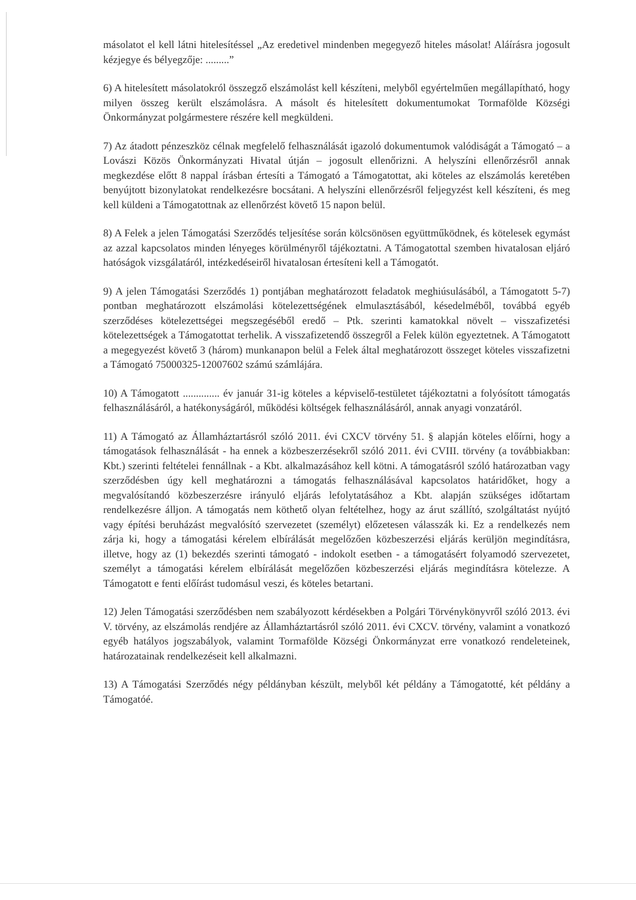másolatot el kell látni hitelesítéssel „Az eredetivel mindenben megegyező hiteles másolat! Aláírásra jogosult kézjegye és bélyegzője: .........”
6) A hitelesített másolatokról összegző elszámolást kell készíteni, melyből egyértelműen megállapítható, hogy milyen összeg került elszámolásra. A másolt és hitelesített dokumentumokat Tormafölde Községi Önkormányzat polgármestere részére kell megküldeni.
7) Az átadott pénzeszköz célnak megfelelő felhasználását igazoló dokumentumok valódiságát a Támogató – a Lovászi Közös Önkormányzati Hivatal útján – jogosult ellenőrizni. A helyszíni ellenőrzésről annak megkezdése előtt 8 nappal írásban értesíti a Támogató a Támogatottat, aki köteles az elszámolás keretében benyújtott bizonylatokat rendelkezésre bocsátani. A helyszíni ellenőrzésről feljegyzést kell készíteni, és meg kell küldeni a Támogatottnak az ellenőrzést követő 15 napon belül.
8) A Felek a jelen Támogatási Szerződés teljesítése során kölcsönösen együttműködnek, és kötelesek egymást az azzal kapcsolatos minden lényeges körülményről tájékoztatni. A Támogatottal szemben hivatalosan eljáró hatóságok vizsgálatáról, intézkedéseiről hivatalosan értesíteni kell a Támogatót.
9) A jelen Támogatási Szerződés 1) pontjában meghatározott feladatok meghiúsulásából, a Támogatott 5-7) pontban meghatározott elszámolási kötelezettségének elmulasztásából, késedelméből, továbbá egyéb szerződéses kötelezettségei megszegéséből eredő – Ptk. szerinti kamatokkal növelt – visszafizetési kötelezettségek a Támogatottat terhelik. A visszafizetendő összegről a Felek külön egyeztetnek. A Támogatott a megegyezést követő 3 (három) munkanapon belül a Felek által meghatározott összeget köteles visszafizetni a Támogató 75000325-12007602 számú számlájára.
10) A Támogatott .............. év január 31-ig köteles a képviselő-testületet tájékoztatni a folyósított támogatás felhasználásáról, a hatékonyságáról, működési költségek felhasználásáról, annak anyagi vonzatáról.
11) A Támogató az Államháztartásról szóló 2011. évi CXCV törvény 51. § alapján köteles előírni, hogy a támogatások felhasználását - ha ennek a közbeszerzésekről szóló 2011. évi CVIII. törvény (a továbbiakban: Kbt.) szerinti feltételei fennállnak - a Kbt. alkalmazásához kell kötni. A támogatásról szóló határozatban vagy szerződésben úgy kell meghatározni a támogatás felhasználásával kapcsolatos határidőket, hogy a megvalósítandó közbeszerzésre irányuló eljárás lefolytatásához a Kbt. alapján szükséges időtartam rendelkezésre álljon. A támogatás nem köthető olyan feltételhez, hogy az árut szállító, szolgáltatást nyújtó vagy építési beruházást megvalósító szervezetet (személyt) előzetesen válasszák ki. Ez a rendelkezés nem zárja ki, hogy a támogatási kérelem elbírálását megelőzően közbeszerzési eljárás kerüljön megindításra, illetve, hogy az (1) bekezdés szerinti támogató - indokolt esetben - a támogatásért folyamodó szervezetet, személyt a támogatási kérelem elbírálását megelőzően közbeszerzési eljárás megindításra kötelezze. A Támogatott e fenti előírást tudomásul veszi, és köteles betartani.
12) Jelen Támogatási szerződésben nem szabályozott kérdésekben a Polgári Törvénykönyvről szóló 2013. évi V. törvény, az elszámolás rendjére az Államháztartásról szóló 2011. évi CXCV. törvény, valamint a vonatkozó egyéb hatályos jogszabályok, valamint Tormafölde Községi Önkormányzat erre vonatkozó rendeleteinek, határozatainak rendelkezéseit kell alkalmazni.
13) A Támogatási Szerződés négy példányban készült, melyből két példány a Támogatotté, két példány a Támogatóé.